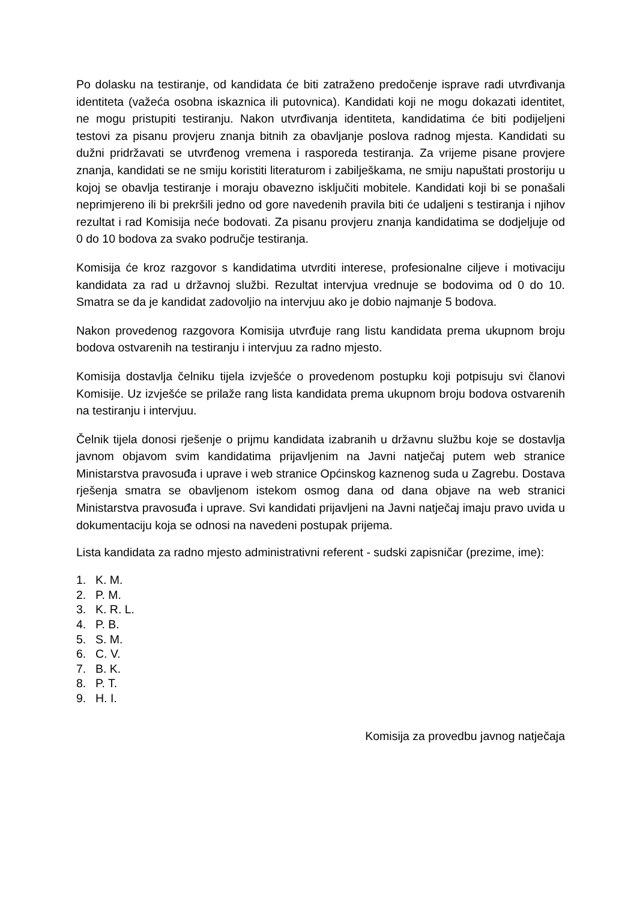Po dolasku na testiranje, od kandidata će biti zatraženo predočenje isprave radi utvrđivanja identiteta (važeća osobna iskaznica ili putovnica). Kandidati koji ne mogu dokazati identitet, ne mogu pristupiti testiranju. Nakon utvrđivanja identiteta, kandidatima će biti podijeljeni testovi za pisanu provjeru znanja bitnih za obavljanje poslova radnog mjesta. Kandidati su dužni pridržavati se utvrđenog vremena i rasporeda testiranja. Za vrijeme pisane provjere znanja, kandidati se ne smiju koristiti literaturom i zabilješkama, ne smiju napuštati prostoriju u kojoj se obavlja testiranje i moraju obavezno isključiti mobitele. Kandidati koji bi se ponašali neprimjereno ili bi prekršili jedno od gore navedenih pravila biti će udaljeni s testiranja i njihov rezultat i rad Komisija neće bodovati. Za pisanu provjeru znanja kandidatima se dodjeljuje od 0 do 10 bodova za svako područje testiranja.
Komisija će kroz razgovor s kandidatima utvrditi interese, profesionalne ciljeve i motivaciju kandidata za rad u državnoj službi. Rezultat intervjua vrednuje se bodovima od 0 do 10. Smatra se da je kandidat zadovoljio na intervjuu ako je dobio najmanje 5 bodova.
Nakon provedenog razgovora Komisija utvrđuje rang listu kandidata prema ukupnom broju bodova ostvarenih na testiranju i intervjuu za radno mjesto.
Komisija dostavlja čelniku tijela izvješće o provedenom postupku koji potpisuju svi članovi Komisije. Uz izvješće se prilaže rang lista kandidata prema ukupnom broju bodova ostvarenih na testiranju i intervjuu.
Čelnik tijela donosi rješenje o prijmu kandidata izabranih u državnu službu koje se dostavlja javnom objavom svim kandidatima prijavljenim na Javni natječaj putem web stranice Ministarstva pravosuđa i uprave i web stranice Općinskog kaznenog suda u Zagrebu. Dostava rješenja smatra se obavljenom istekom osmog dana od dana objave na web stranici Ministarstva pravosuđa i uprave. Svi kandidati prijavljeni na Javni natječaj imaju pravo uvida u dokumentaciju koja se odnosi na navedeni postupak prijema.
Lista kandidata za radno mjesto administrativni referent - sudski zapisničar (prezime, ime):
1. K. M.
2. P. M.
3. K. R. L.
4. P. B.
5. S. M.
6. C. V.
7. B. K.
8. P. T.
9. H. I.
Komisija za provedbu javnog natječaja